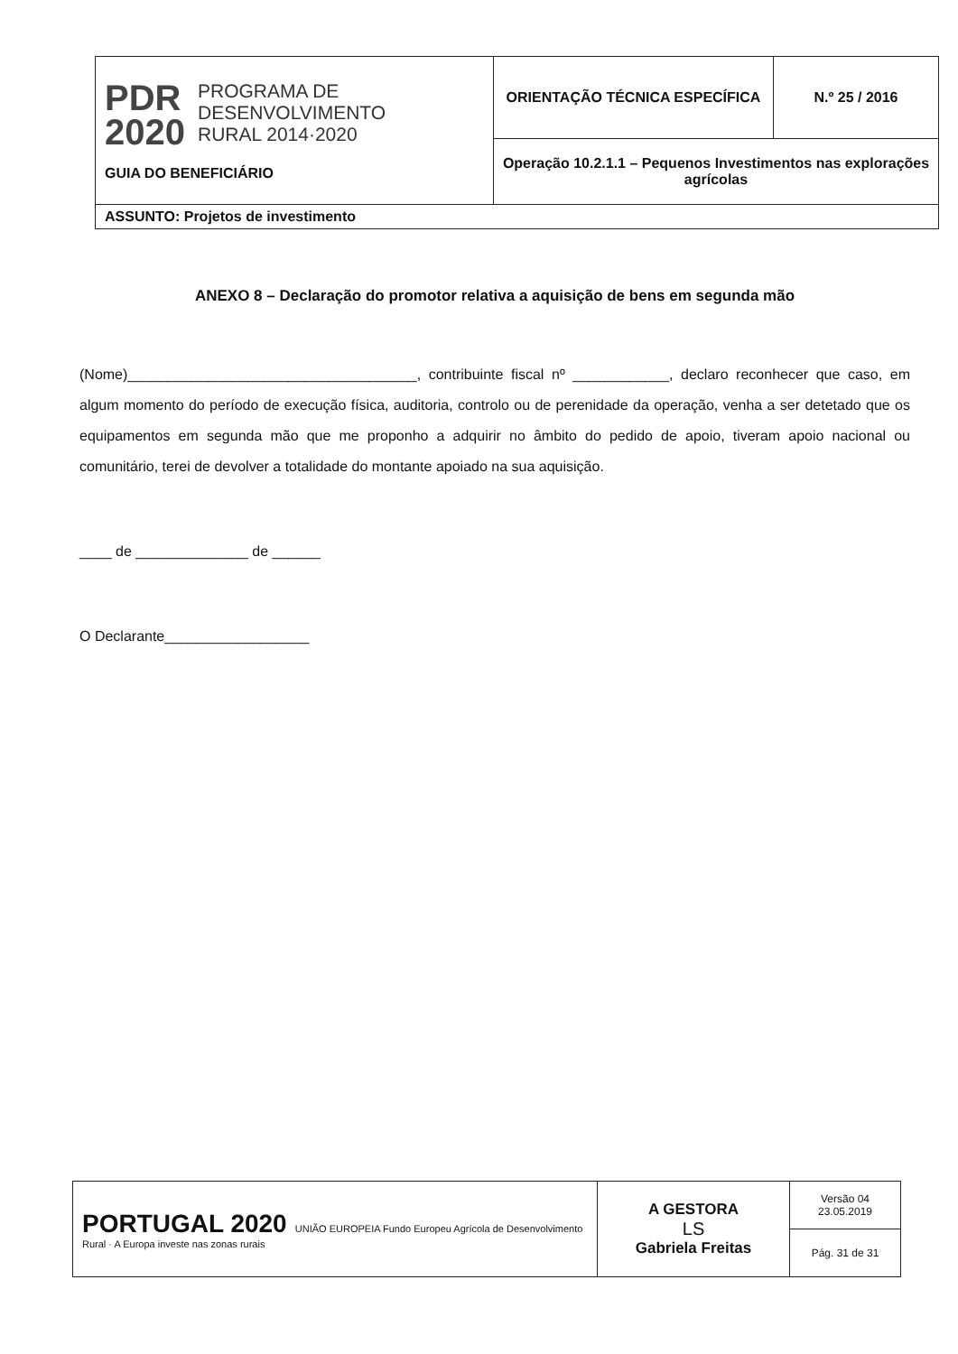| PDR 2020 PROGRAMA DE DESENVOLVIMENTO RURAL 2014·2020 GUIA DO BENEFICIÁRIO | ORIENTAÇÃO TÉCNICA ESPECÍFICA | N.º 25 / 2016 |
| | Operação 10.2.1.1 – Pequenos Investimentos nas explorações agrícolas | |
| ASSUNTO: Projetos de investimento | | |
ANEXO 8 – Declaração do promotor relativa a aquisição de bens em segunda mão
(Nome)____________________________________, contribuinte fiscal nº ____________, declaro reconhecer que caso, em algum momento do período de execução física, auditoria, controlo ou de perenidade da operação, venha a ser detetado que os equipamentos em segunda mão que me proponho a adquirir no âmbito do pedido de apoio, tiveram apoio nacional ou comunitário, terei de devolver a totalidade do montante apoiado na sua aquisição.
____ de ______________ de ______
O Declarante__________________
| PORTUGAL 2020 UNIÃO EUROPEIA Fundo Europeu Agrícola de Desenvolvimento Rural · A Europa investe nas zonas rurais | A GESTORA LS Gabriela Freitas | Versão 04 23.05.2019 |
| | | Pág. 31 de 31 |